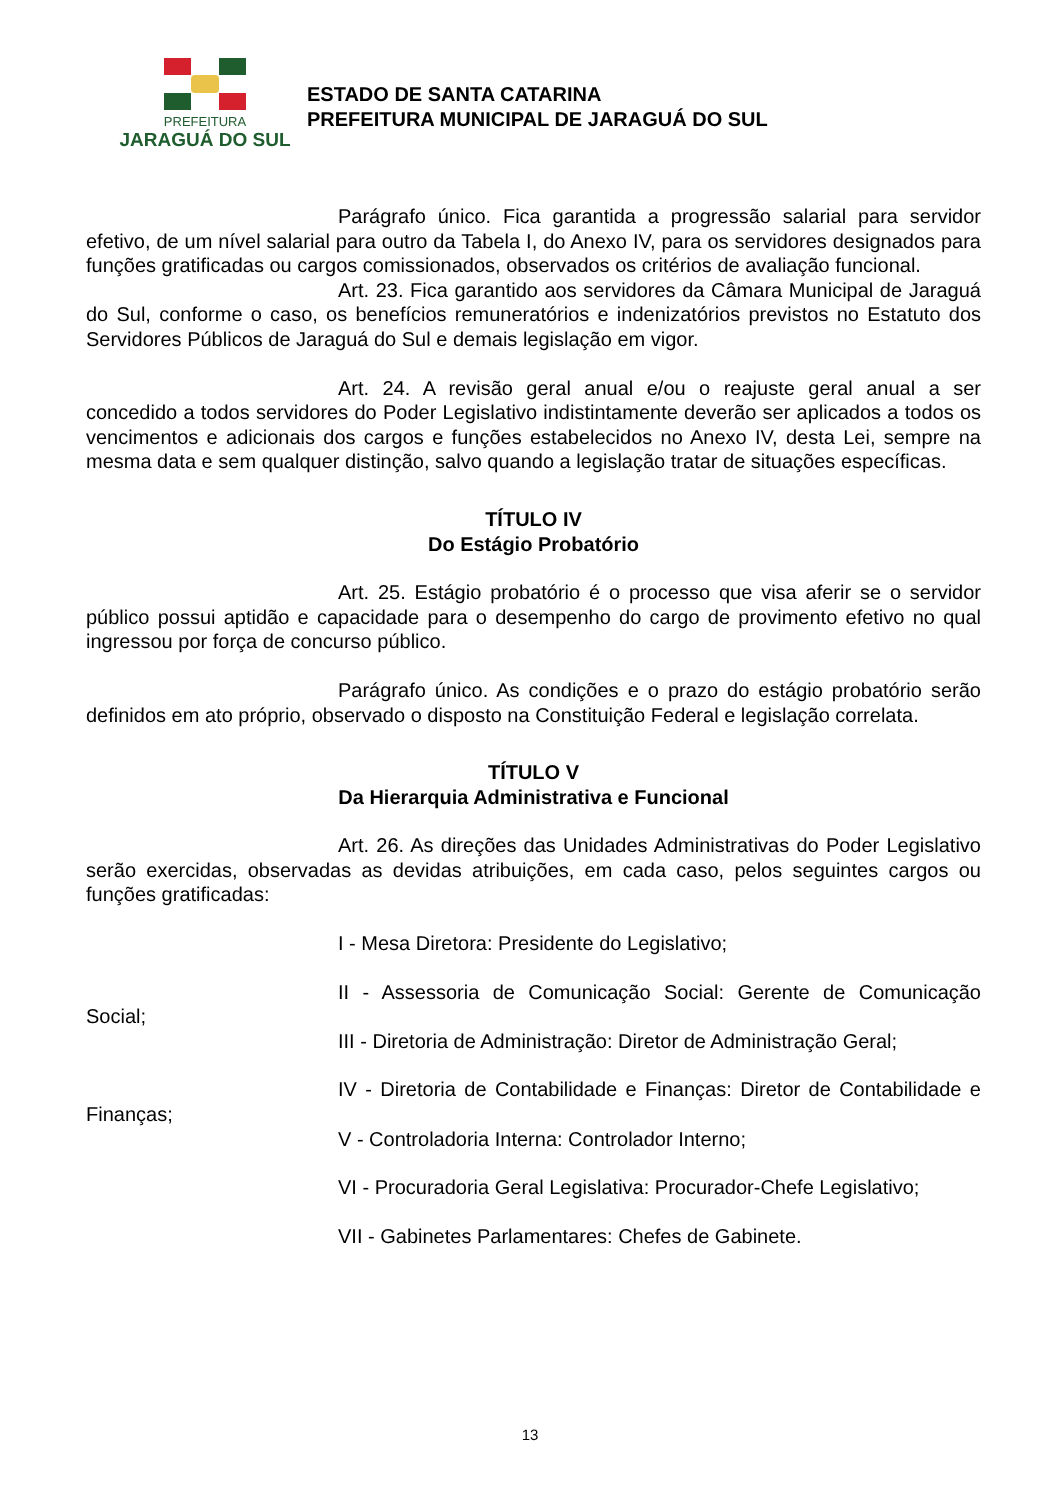PREFEITURA
JARAGUÁ DO SUL
ESTADO DE SANTA CATARINA
PREFEITURA MUNICIPAL DE JARAGUÁ DO SUL
Parágrafo único. Fica garantida a progressão salarial para servidor efetivo, de um nível salarial para outro da Tabela I, do Anexo IV, para os servidores designados para funções gratificadas ou cargos comissionados, observados os critérios de avaliação funcional.
Art. 23. Fica garantido aos servidores da Câmara Municipal de Jaraguá do Sul, conforme o caso, os benefícios remuneratórios e indenizatórios previstos no Estatuto dos Servidores Públicos de Jaraguá do Sul e demais legislação em vigor.
Art. 24. A revisão geral anual e/ou o reajuste geral anual a ser concedido a todos servidores do Poder Legislativo indistintamente deverão ser aplicados a todos os vencimentos e adicionais dos cargos e funções estabelecidos no Anexo IV, desta Lei, sempre na mesma data e sem qualquer distinção, salvo quando a legislação tratar de situações específicas.
TÍTULO IV
Do Estágio Probatório
Art. 25. Estágio probatório é o processo que visa aferir se o servidor público possui aptidão e capacidade para o desempenho do cargo de provimento efetivo no qual ingressou por força de concurso público.
Parágrafo único. As condições e o prazo do estágio probatório serão definidos em ato próprio, observado o disposto na Constituição Federal e legislação correlata.
TÍTULO V
Da Hierarquia Administrativa e Funcional
Art. 26. As direções das Unidades Administrativas do Poder Legislativo serão exercidas, observadas as devidas atribuições, em cada caso, pelos seguintes cargos ou funções gratificadas:
I - Mesa Diretora: Presidente do Legislativo;
II - Assessoria de Comunicação Social: Gerente de Comunicação Social;
III - Diretoria de Administração: Diretor de Administração Geral;
IV - Diretoria de Contabilidade e Finanças: Diretor de Contabilidade e Finanças;
V - Controladoria Interna: Controlador Interno;
VI - Procuradoria Geral Legislativa: Procurador-Chefe Legislativo;
VII - Gabinetes Parlamentares: Chefes de Gabinete.
13